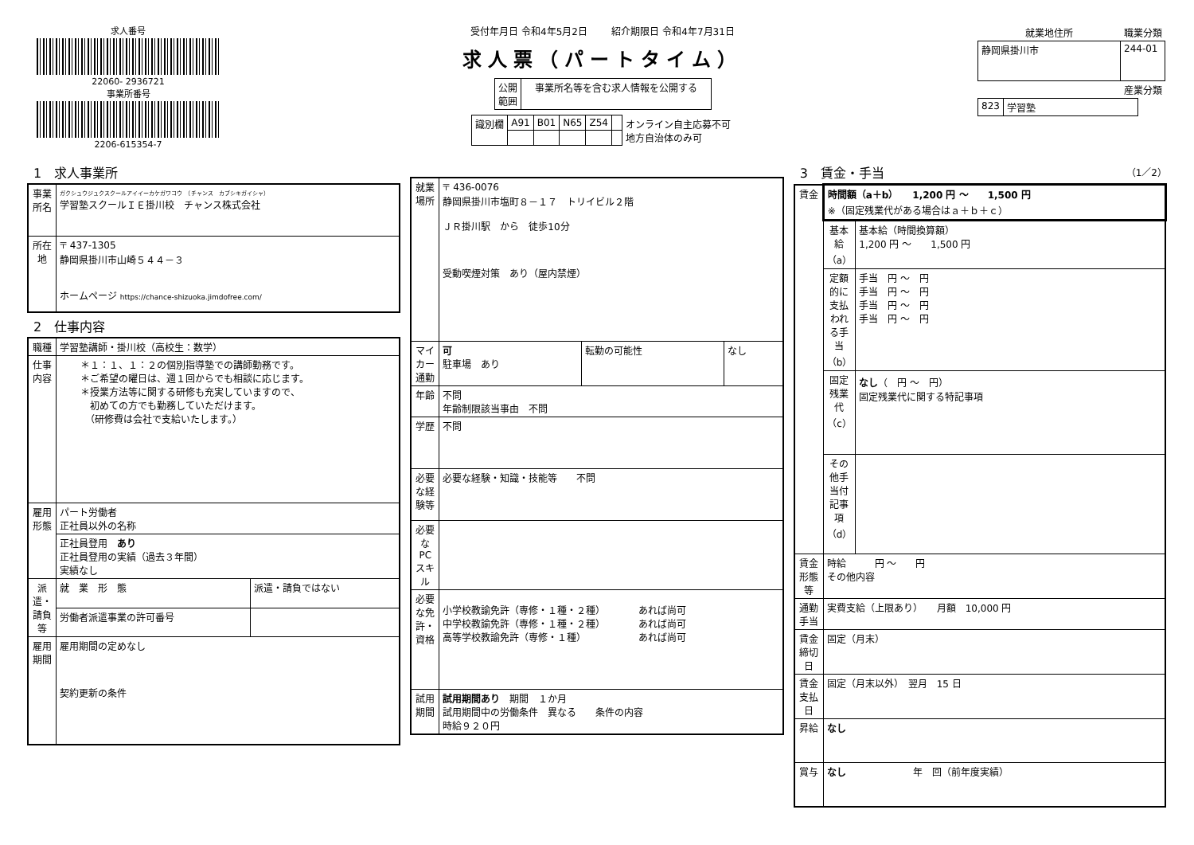求人番号
22060- 2936721
事業所番号
2206-615354-7
受付年月日 令和4年5月2日 紹介期限日 令和4年7月31日
求人票（パートタイム）
| 公開 範囲 | 事業所名等を含む求人情報を公開する |
| 識別欄 | A91 | B01 | N65 | Z54 | | オンライン自主応募不可 地方自治体のみ可 |
| 就業地住所 | 職業分類 |
| --- | --- |
| 静岡県掛川市 | 244-01 |
| | 産業分類 |
| 823 | 学習塾 |
1　求人事業所
| 事業所名 | ガクシュウジュクスクールアイイーカケガワコウ （チャンス カブシキガイシャ） 学習塾スクールＩＥ掛川校 チャンス株式会社 |
| 所在地 | 〒 437-1305 静岡県掛川市山崎５４４－３ ホームページ https://chance-shizuoka.jimdofree.com/ |
2　仕事内容
| 職種 | 学習塾講師・掛川校（高校生：数学） | |
| 仕事内容 | ＊１：１、１：２の個別指導塾での講師勤務です。 ＊ご希望の曜日は、週１回からでも相談に応じます。 ＊授業方法等に関する研修も充実していますので、 初めての方でも勤務していただけます。 （研修費は会社で支給いたします。） | |
| 雇用形態 | パート労働者 正社員以外の名称 | |
| | 正社員登用 あり 正社員登用の実績（過去３年間） 実績なし | |
| 派遣・請負等 | 就 業 形 態 | 派遣・請負ではない |
| | 労働者派遣事業の許可番号 | |
| 雇用期間 | 雇用期間の定めなし 契約更新の条件 | |
| 就業場所 | 〒 436-0076 静岡県掛川市塩町８－１７ トリイビル２階 ＪＲ掛川駅 から 徒歩10分 受動喫煙対策 あり（屋内禁煙） | | |
| マイカー通勤 | 可 駐車場 あり | 転勤の可能性 | なし |
| 年齢 | 不問 年齢制限該当事由 不問 | | |
| 学歴 | 不問 | | |
| 必要な経験等 | 必要な経験・知識・技能等 不問 | | |
| 必要なPCスキル | | | |
| 必要な免許・資格 | 小学校教諭免許（専修・１種・２種） あれば尚可 中学校教諭免許（専修・１種・２種） あれば尚可 高等学校教諭免許（専修・１種） あれば尚可 | | |
| 試用期間 | 試用期間あり 期間 １か月 試用期間中の労働条件 異なる 条件の内容 時給９２０円 | | |
3　賃金・手当 （1／2）
| 賃金 | 時間額（a＋b） 1,200 円 ～ 1,500 円 ※（固定残業代がある場合はａ＋ｂ＋ｃ） | |
| | 基本給（a） | 基本給（時間換算額） 1,200 円 ～ 1,500 円 |
| | 定額的に支払われる手当（b） | 手当 円 ～ 円 手当 円 ～ 円 手当 円 ～ 円 手当 円 ～ 円 |
| | 固定残業代（c） | なし （ 円 ～ 円） 固定残業代に関する特記事項 |
| | その他手当付記事項（d） | |
| 賃金形態等 | 時給 円 ～ 円 その他内容 | |
| 通勤手当 | 実費支給（上限あり） 月額 10,000 円 | |
| 賃金締切日 | 固定（月末） | |
| 賃金支払日 | 固定（月末以外） 翌月 15 日 | |
| 昇給 | なし | |
| 賞与 | なし 年 回（前年度実績） | |